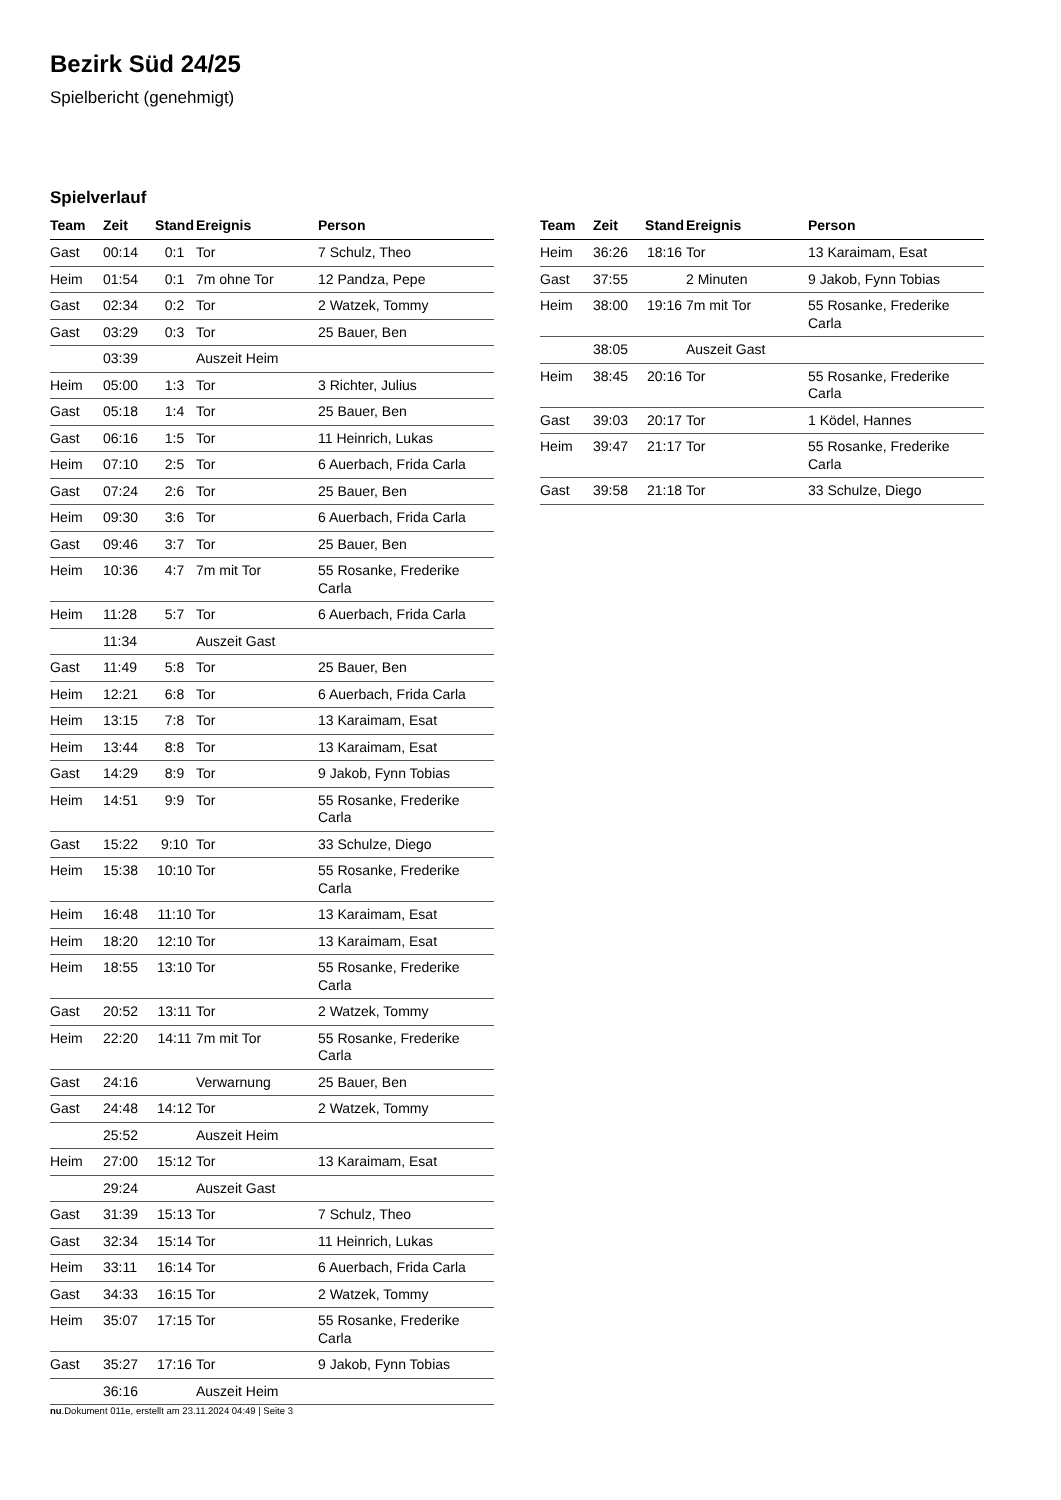Bezirk Süd 24/25
Spielbericht (genehmigt)
Spielverlauf
| Team | Zeit | Stand | Ereignis | Person |
| --- | --- | --- | --- | --- |
| Gast | 00:14 | 0:1 | Tor | 7 Schulz, Theo |
| Heim | 01:54 | 0:1 | 7m ohne Tor | 12 Pandza, Pepe |
| Gast | 02:34 | 0:2 | Tor | 2 Watzek, Tommy |
| Gast | 03:29 | 0:3 | Tor | 25 Bauer, Ben |
| | 03:39 | | Auszeit Heim | |
| Heim | 05:00 | 1:3 | Tor | 3 Richter, Julius |
| Gast | 05:18 | 1:4 | Tor | 25 Bauer, Ben |
| Gast | 06:16 | 1:5 | Tor | 11 Heinrich, Lukas |
| Heim | 07:10 | 2:5 | Tor | 6 Auerbach, Frida Carla |
| Gast | 07:24 | 2:6 | Tor | 25 Bauer, Ben |
| Heim | 09:30 | 3:6 | Tor | 6 Auerbach, Frida Carla |
| Gast | 09:46 | 3:7 | Tor | 25 Bauer, Ben |
| Heim | 10:36 | 4:7 | 7m mit Tor | 55 Rosanke, Frederike Carla |
| Heim | 11:28 | 5:7 | Tor | 6 Auerbach, Frida Carla |
| | 11:34 | | Auszeit Gast | |
| Gast | 11:49 | 5:8 | Tor | 25 Bauer, Ben |
| Heim | 12:21 | 6:8 | Tor | 6 Auerbach, Frida Carla |
| Heim | 13:15 | 7:8 | Tor | 13 Karaimam, Esat |
| Heim | 13:44 | 8:8 | Tor | 13 Karaimam, Esat |
| Gast | 14:29 | 8:9 | Tor | 9 Jakob, Fynn Tobias |
| Heim | 14:51 | 9:9 | Tor | 55 Rosanke, Frederike Carla |
| Gast | 15:22 | 9:10 | Tor | 33 Schulze, Diego |
| Heim | 15:38 | 10:10 | Tor | 55 Rosanke, Frederike Carla |
| Heim | 16:48 | 11:10 | Tor | 13 Karaimam, Esat |
| Heim | 18:20 | 12:10 | Tor | 13 Karaimam, Esat |
| Heim | 18:55 | 13:10 | Tor | 55 Rosanke, Frederike Carla |
| Gast | 20:52 | 13:11 | Tor | 2 Watzek, Tommy |
| Heim | 22:20 | 14:11 | 7m mit Tor | 55 Rosanke, Frederike Carla |
| Gast | 24:16 | | Verwarnung | 25 Bauer, Ben |
| Gast | 24:48 | 14:12 | Tor | 2 Watzek, Tommy |
| | 25:52 | | Auszeit Heim | |
| Heim | 27:00 | 15:12 | Tor | 13 Karaimam, Esat |
| | 29:24 | | Auszeit Gast | |
| Gast | 31:39 | 15:13 | Tor | 7 Schulz, Theo |
| Gast | 32:34 | 15:14 | Tor | 11 Heinrich, Lukas |
| Heim | 33:11 | 16:14 | Tor | 6 Auerbach, Frida Carla |
| Gast | 34:33 | 16:15 | Tor | 2 Watzek, Tommy |
| Heim | 35:07 | 17:15 | Tor | 55 Rosanke, Frederike Carla |
| Gast | 35:27 | 17:16 | Tor | 9 Jakob, Fynn Tobias |
| | 36:16 | | Auszeit Heim | |
| Team | Zeit | Stand | Ereignis | Person |
| --- | --- | --- | --- | --- |
| Heim | 36:26 | 18:16 | Tor | 13 Karaimam, Esat |
| Gast | 37:55 | | 2 Minuten | 9 Jakob, Fynn Tobias |
| Heim | 38:00 | 19:16 | 7m mit Tor | 55 Rosanke, Frederike Carla |
| | 38:05 | | Auszeit Gast | |
| Heim | 38:45 | 20:16 | Tor | 55 Rosanke, Frederike Carla |
| Gast | 39:03 | 20:17 | Tor | 1 Ködel, Hannes |
| Heim | 39:47 | 21:17 | Tor | 55 Rosanke, Frederike Carla |
| Gast | 39:58 | 21:18 | Tor | 33 Schulze, Diego |
nu.Dokument 011e, erstellt am 23.11.2024 04:49 | Seite 3